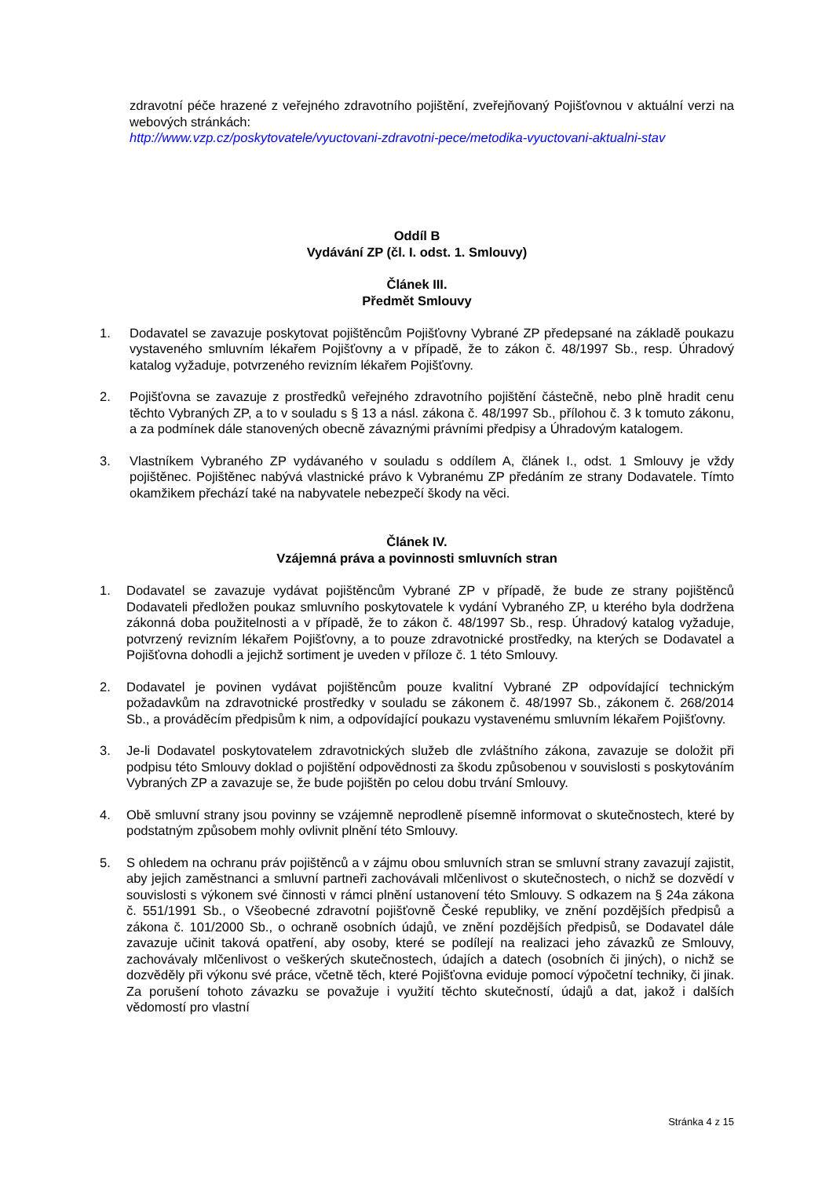zdravotní péče hrazené z veřejného zdravotního pojištění, zveřejňovaný Pojišťovnou v aktuální verzi na webových stránkách:
http://www.vzp.cz/poskytovatele/vyuctovani-zdravotni-pece/metodika-vyuctovani-aktualni-stav
Oddíl B
Vydávání ZP (čl. I. odst. 1. Smlouvy)
Článek III.
Předmět Smlouvy
1. Dodavatel se zavazuje poskytovat pojištěncům Pojišťovny Vybrané ZP předepsané na základě poukazu vystaveného smluvním lékařem Pojišťovny a v případě, že to zákon č. 48/1997 Sb., resp. Úhradový katalog vyžaduje, potvrzeného revizním lékařem Pojišťovny.
2. Pojišťovna se zavazuje z prostředků veřejného zdravotního pojištění částečně, nebo plně hradit cenu těchto Vybraných ZP, a to v souladu s § 13 a násl. zákona č. 48/1997 Sb., přílohou č. 3 k tomuto zákonu, a za podmínek dále stanovených obecně závaznými právními předpisy a Úhradovým katalogem.
3. Vlastníkem Vybraného ZP vydávaného v souladu s oddílem A, článek I., odst. 1 Smlouvy je vždy pojištěnec. Pojištěnec nabývá vlastnické právo k Vybranému ZP předáním ze strany Dodavatele. Tímto okamžikem přechází také na nabyvatele nebezpečí škody na věci.
Článek IV.
Vzájemná práva a povinnosti smluvních stran
1. Dodavatel se zavazuje vydávat pojištěncům Vybrané ZP v případě, že bude ze strany pojištěnců Dodavateli předložen poukaz smluvního poskytovatele k vydání Vybraného ZP, u kterého byla dodržena zákonná doba použitelnosti a v případě, že to zákon č. 48/1997 Sb., resp. Úhradový katalog vyžaduje, potvrzený revizním lékařem Pojišťovny, a to pouze zdravotnické prostředky, na kterých se Dodavatel a Pojišťovna dohodli a jejichž sortiment je uveden v příloze č. 1 této Smlouvy.
2. Dodavatel je povinen vydávat pojištěncům pouze kvalitní Vybrané ZP odpovídající technickým požadavkům na zdravotnické prostředky v souladu se zákonem č. 48/1997 Sb., zákonem č. 268/2014 Sb., a prováděcím předpisům k nim, a odpovídající poukazu vystavenému smluvním lékařem Pojišťovny.
3. Je-li Dodavatel poskytovatelem zdravotnických služeb dle zvláštního zákona, zavazuje se doložit při podpisu této Smlouvy doklad o pojištění odpovědnosti za škodu způsobenou v souvislosti s poskytováním Vybraných ZP a zavazuje se, že bude pojištěn po celou dobu trvání Smlouvy.
4. Obě smluvní strany jsou povinny se vzájemně neprodleně písemně informovat o skutečnostech, které by podstatným způsobem mohly ovlivnit plnění této Smlouvy.
5. S ohledem na ochranu práv pojištěnců a v zájmu obou smluvních stran se smluvní strany zavazují zajistit, aby jejich zaměstnanci a smluvní partneři zachovávali mlčenlivost o skutečnostech, o nichž se dozvědí v souvislosti s výkonem své činnosti v rámci plnění ustanovení této Smlouvy. S odkazem na § 24a zákona č. 551/1991 Sb., o Všeobecné zdravotní pojišťovně České republiky, ve znění pozdějších předpisů a zákona č. 101/2000 Sb., o ochraně osobních údajů, ve znění pozdějších předpisů, se Dodavatel dále zavazuje učinit taková opatření, aby osoby, které se podílejí na realizaci jeho závazků ze Smlouvy, zachovávaly mlčenlivost o veškerých skutečnostech, údajích a datech (osobních či jiných), o nichž se dozvěděly při výkonu své práce, včetně těch, které Pojišťovna eviduje pomocí výpočetní techniky, či jinak. Za porušení tohoto závazku se považuje i využití těchto skutečností, údajů a dat, jakož i dalších vědomostí pro vlastní
Stránka 4 z 15